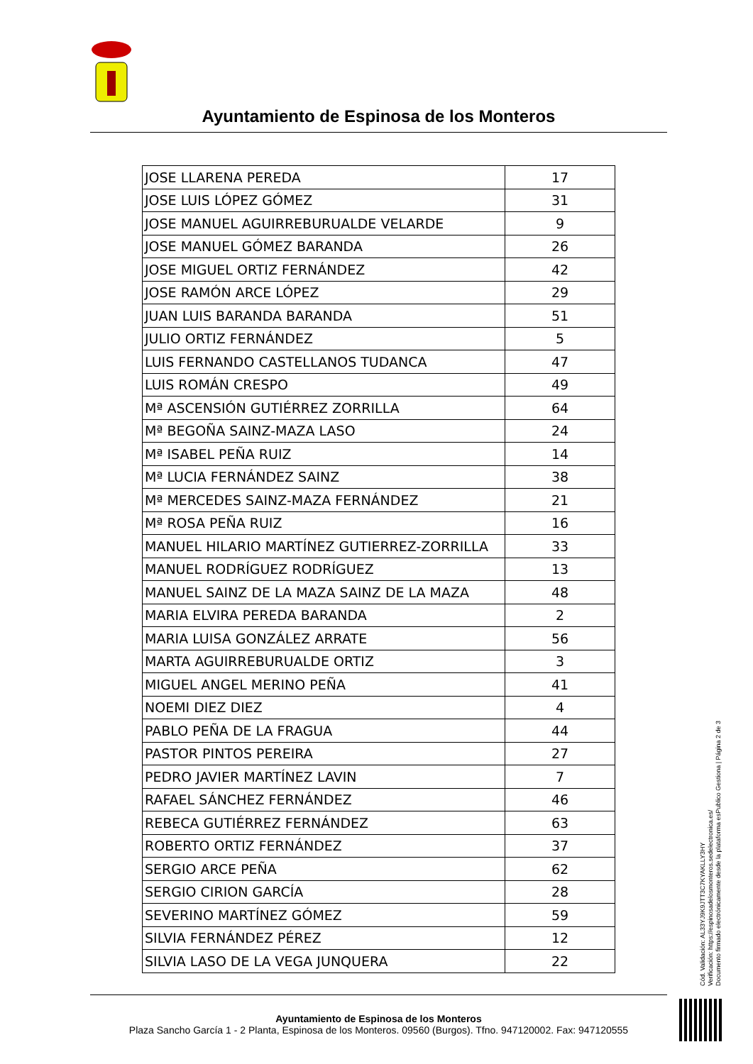Ayuntamiento de Espinosa de los Monteros
| JOSE LLARENA PEREDA | 17 |
| JOSE LUIS LÓPEZ GÓMEZ | 31 |
| JOSE MANUEL AGUIRREBURUALDE VELARDE | 9 |
| JOSE MANUEL GÓMEZ BARANDA | 26 |
| JOSE MIGUEL ORTIZ FERNÁNDEZ | 42 |
| JOSE RAMÓN ARCE LÓPEZ | 29 |
| JUAN LUIS BARANDA BARANDA | 51 |
| JULIO ORTIZ FERNÁNDEZ | 5 |
| LUIS FERNANDO CASTELLANOS TUDANCA | 47 |
| LUIS ROMÁN CRESPO | 49 |
| Mª ASCENSIÓN GUTIÉRREZ ZORRILLA | 64 |
| Mª BEGOÑA SAINZ-MAZA LASO | 24 |
| Mª ISABEL PEÑA RUIZ | 14 |
| Mª LUCIA FERNÁNDEZ SAINZ | 38 |
| Mª MERCEDES SAINZ-MAZA FERNÁNDEZ | 21 |
| Mª ROSA PEÑA RUIZ | 16 |
| MANUEL HILARIO MARTÍNEZ GUTIERREZ-ZORRILLA | 33 |
| MANUEL RODRÍGUEZ RODRÍGUEZ | 13 |
| MANUEL SAINZ DE LA MAZA SAINZ DE LA MAZA | 48 |
| MARIA ELVIRA PEREDA BARANDA | 2 |
| MARIA LUISA GONZÁLEZ ARRATE | 56 |
| MARTA AGUIRREBURUALDE ORTIZ | 3 |
| MIGUEL ANGEL MERINO PEÑA | 41 |
| NOEMI DIEZ DIEZ | 4 |
| PABLO PEÑA DE LA FRAGUA | 44 |
| PASTOR PINTOS PEREIRA | 27 |
| PEDRO JAVIER MARTÍNEZ LAVIN | 7 |
| RAFAEL SÁNCHEZ FERNÁNDEZ | 46 |
| REBECA GUTIÉRREZ FERNÁNDEZ | 63 |
| ROBERTO ORTIZ FERNÁNDEZ | 37 |
| SERGIO ARCE PEÑA | 62 |
| SERGIO CIRION GARCÍA | 28 |
| SEVERINO MARTÍNEZ GÓMEZ | 59 |
| SILVIA FERNÁNDEZ PÉREZ | 12 |
| SILVIA LASO DE LA VEGA JUNQUERA | 22 |
Cód. Validación: AL33YJ9K9JTT3C7KYAKLLY3HY
Verificación: https://espinosadelosmonteros.sedelectronica.es/
Documento firmado electrónicamente desde la plataforma esPublico Gestiona | Página 2 de 3
Ayuntamiento de Espinosa de los Monteros
Plaza Sancho García 1 - 2 Planta, Espinosa de los Monteros. 09560 (Burgos). Tfno. 947120002. Fax: 947120555